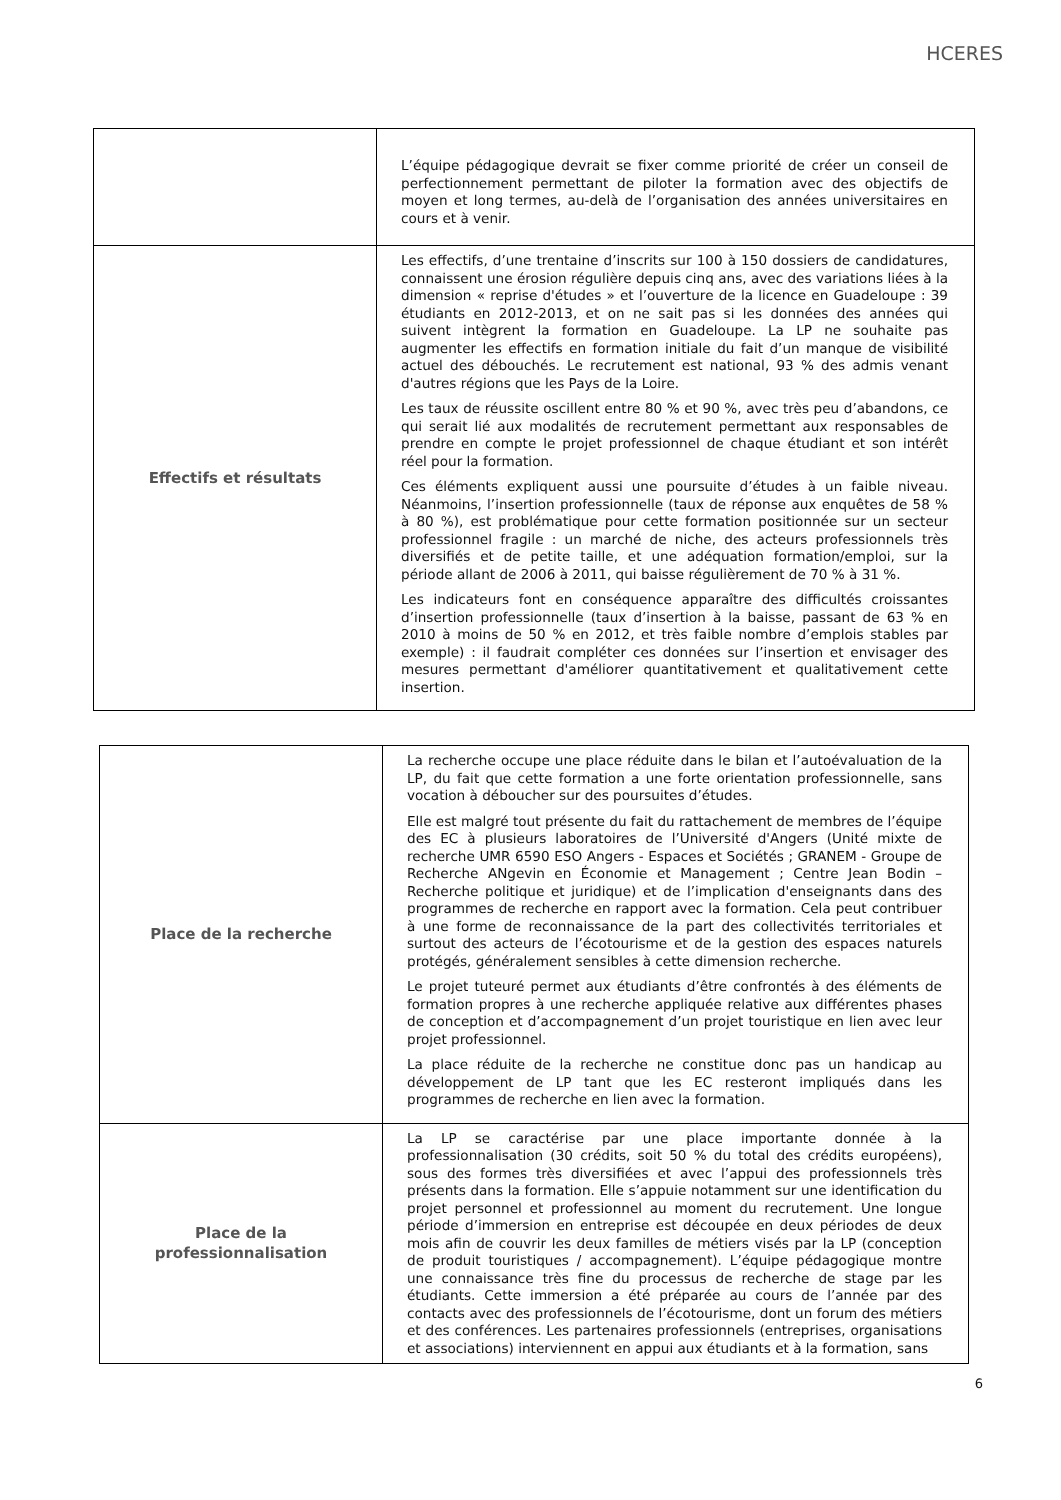HCERES
| | L’équipe pédagogique devrait se fixer comme priorité de créer un conseil de perfectionnement permettant de piloter la formation avec des objectifs de moyen et long termes, au-delà de l’organisation des années universitaires en cours et à venir. |
| Effectifs et résultats | Les effectifs, d’une trentaine d’inscrits sur 100 à 150 dossiers de candidatures, connaissent une érosion régulière depuis cinq ans, avec des variations liées à la dimension « reprise d'études » et l’ouverture de la licence en Guadeloupe : 39 étudiants en 2012-2013, et on ne sait pas si les données des années qui suivent intègrent la formation en Guadeloupe. La LP ne souhaite pas augmenter les effectifs en formation initiale du fait d’un manque de visibilité actuel des débouchés. Le recrutement est national, 93 % des admis venant d'autres régions que les Pays de la Loire. Les taux de réussite oscillent entre 80 % et 90 %, avec très peu d’abandons, ce qui serait lié aux modalités de recrutement permettant aux responsables de prendre en compte le projet professionnel de chaque étudiant et son intérêt réel pour la formation. Ces éléments expliquent aussi une poursuite d’études à un faible niveau. Néanmoins, l’insertion professionnelle (taux de réponse aux enquêtes de 58 % à 80 %), est problématique pour cette formation positionnée sur un secteur professionnel fragile : un marché de niche, des acteurs professionnels très diversifiés et de petite taille, et une adéquation formation/emploi, sur la période allant de 2006 à 2011, qui baisse régulièrement de 70 % à 31 %. Les indicateurs font en conséquence apparaître des difficultés croissantes d’insertion professionnelle (taux d’insertion à la baisse, passant de 63 % en 2010 à moins de 50 % en 2012, et très faible nombre d’emplois stables par exemple) : il faudrait compléter ces données sur l’insertion et envisager des mesures permettant d'améliorer quantitativement et qualitativement cette insertion. |
| Place de la recherche | La recherche occupe une place réduite dans le bilan et l’autoévaluation de la LP, du fait que cette formation a une forte orientation professionnelle, sans vocation à déboucher sur des poursuites d’études. Elle est malgré tout présente du fait du rattachement de membres de l’équipe des EC à plusieurs laboratoires de l’Université d'Angers (Unité mixte de recherche UMR 6590 ESO Angers - Espaces et Sociétés ; GRANEM - Groupe de Recherche ANgevin en Économie et Management ; Centre Jean Bodin – Recherche politique et juridique) et de l’implication d'enseignants dans des programmes de recherche en rapport avec la formation. Cela peut contribuer à une forme de reconnaissance de la part des collectivités territoriales et surtout des acteurs de l’écotourisme et de la gestion des espaces naturels protégés, généralement sensibles à cette dimension recherche. Le projet tuteuré permet aux étudiants d’être confrontés à des éléments de formation propres à une recherche appliquée relative aux différentes phases de conception et d’accompagnement d’un projet touristique en lien avec leur projet professionnel. La place réduite de la recherche ne constitue donc pas un handicap au développement de LP tant que les EC resteront impliqués dans les programmes de recherche en lien avec la formation. |
| Place de la professionnalisation | La LP se caractérise par une place importante donnée à la professionnalisation (30 crédits, soit 50 % du total des crédits européens), sous des formes très diversifiées et avec l’appui des professionnels très présents dans la formation. Elle s’appuie notamment sur une identification du projet personnel et professionnel au moment du recrutement. Une longue période d’immersion en entreprise est découpée en deux périodes de deux mois afin de couvrir les deux familles de métiers visés par la LP (conception de produit touristiques / accompagnement). L’équipe pédagogique montre une connaissance très fine du processus de recherche de stage par les étudiants. Cette immersion a été préparée au cours de l’année par des contacts avec des professionnels de l’écotourisme, dont un forum des métiers et des conférences. Les partenaires professionnels (entreprises, organisations et associations) interviennent en appui aux étudiants et à la formation, sans |
6